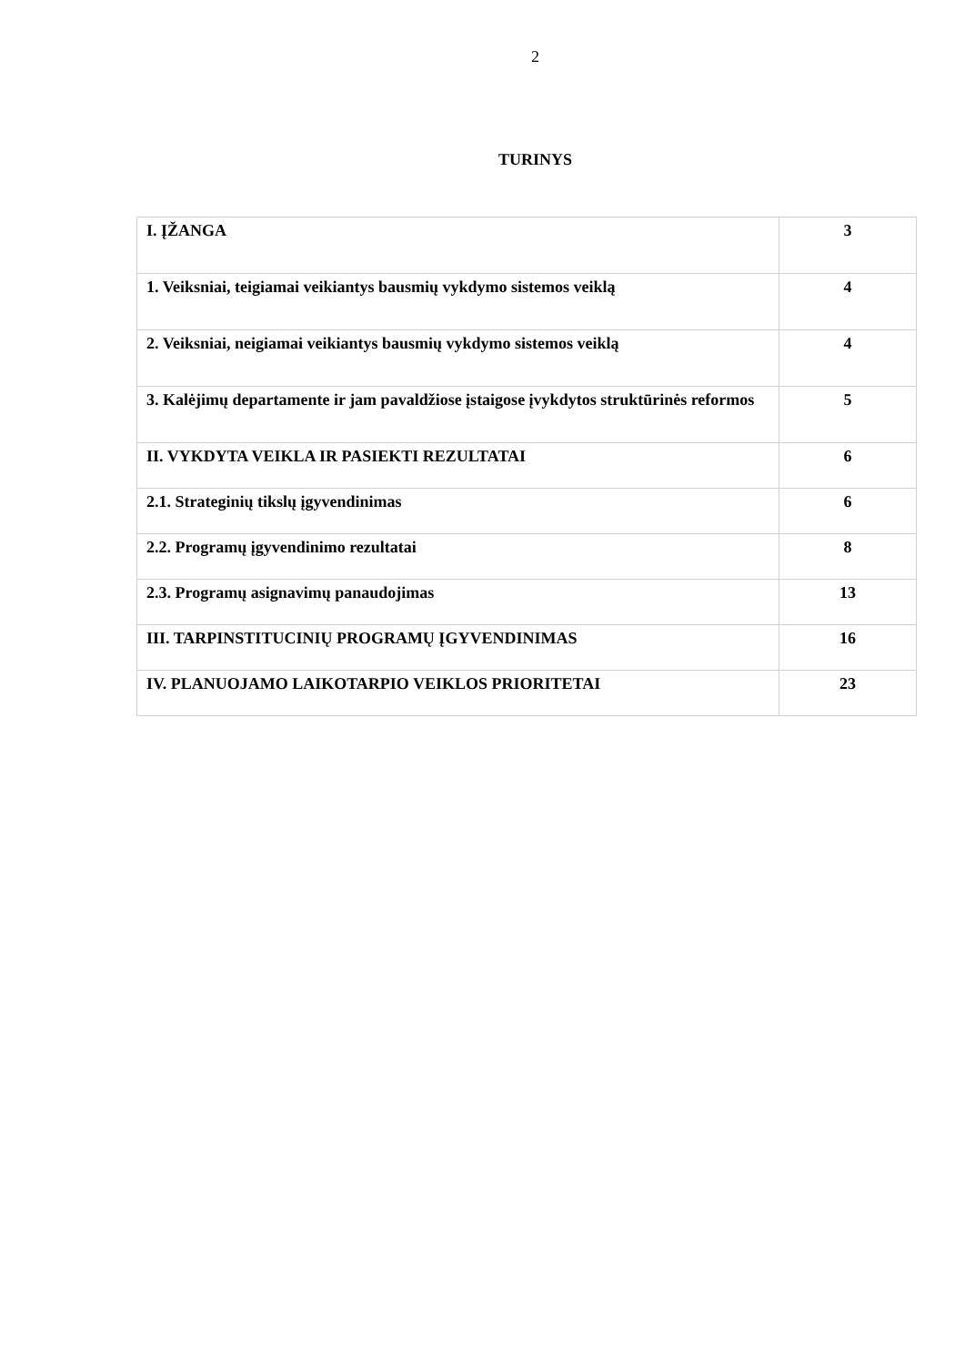2
TURINYS
| I. ĮŽANGA | 3 |
| 1. Veiksniai, teigiamai veikiantys bausmių vykdymo sistemos veiklą | 4 |
| 2. Veiksniai, neigiamai veikiantys bausmių vykdymo sistemos veiklą | 4 |
| 3. Kalėjimų departamente ir jam pavaldžiose įstaigose įvykdytos struktūrinės reformos | 5 |
| II. VYKDYTA VEIKLA IR PASIEKTI REZULTATAI | 6 |
| 2.1. Strateginių tikslų įgyvendinimas | 6 |
| 2.2. Programų įgyvendinimo rezultatai | 8 |
| 2.3. Programų asignavimų panaudojimas | 13 |
| III. TARPINSTITUCINIŲ PROGRAMŲ ĮGYVENDINIMAS | 16 |
| IV. PLANUOJAMO LAIKOTARPIO VEIKLOS PRIORITETAI | 23 |